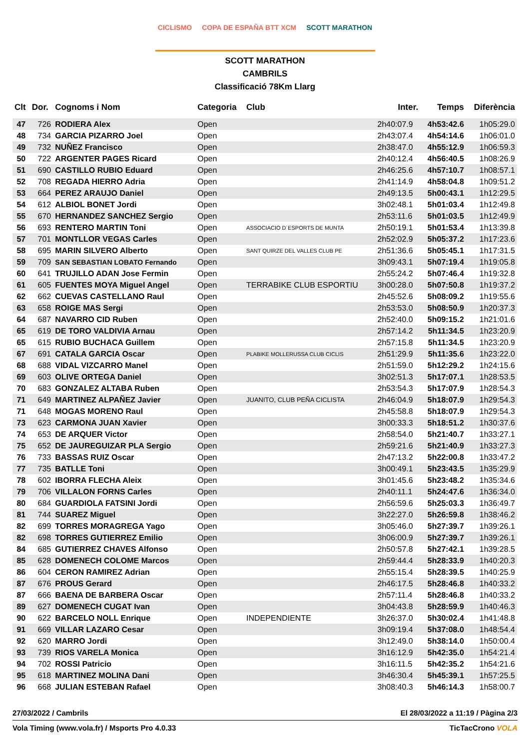CICLISMO COPA DE ESPAÑA BTT XCM SCOTT MARATHON
SCOTT MARATHON
CAMBRILS
Classificació 78Km Llarg
| Clt | Dor. | Cognoms i Nom | Categoria | Club | Inter. | Temps | Diferència |
| --- | --- | --- | --- | --- | --- | --- | --- |
| 47 | 726 | RODIERA Alex | Open | | 2h40:07.9 | 4h53:42.6 | 1h05:29.0 |
| 48 | 734 | GARCIA PIZARRO Joel | Open | | 2h43:07.4 | 4h54:14.6 | 1h06:01.0 |
| 49 | 732 | NUÑEZ Francisco | Open | | 2h38:47.0 | 4h55:12.9 | 1h06:59.3 |
| 50 | 722 | ARGENTER PAGES Ricard | Open | | 2h40:12.4 | 4h56:40.5 | 1h08:26.9 |
| 51 | 690 | CASTILLO RUBIO Eduard | Open | | 2h46:25.6 | 4h57:10.7 | 1h08:57.1 |
| 52 | 708 | REGADA HIERRO Adria | Open | | 2h41:14.9 | 4h58:04.8 | 1h09:51.2 |
| 53 | 664 | PEREZ ARAUJO Daniel | Open | | 2h49:13.5 | 5h00:43.1 | 1h12:29.5 |
| 54 | 612 | ALBIOL BONET Jordi | Open | | 3h02:48.1 | 5h01:03.4 | 1h12:49.8 |
| 55 | 670 | HERNANDEZ SANCHEZ Sergio | Open | | 2h53:11.6 | 5h01:03.5 | 1h12:49.9 |
| 56 | 693 | RENTERO MARTIN Toni | Open | ASSOCIACIO D´ESPORTS DE MUNTA | 2h50:19.1 | 5h01:53.4 | 1h13:39.8 |
| 57 | 701 | MONTLLOR VEGAS Carles | Open | | 2h52:02.9 | 5h05:37.2 | 1h17:23.6 |
| 58 | 695 | MARIN SILVERO Alberto | Open | SANT QUIRZE DEL VALLES CLUB PE | 2h51:36.6 | 5h05:45.1 | 1h17:31.5 |
| 59 | 709 | SAN SEBASTIAN LOBATO Fernando | Open | | 3h09:43.1 | 5h07:19.4 | 1h19:05.8 |
| 60 | 641 | TRUJILLO ADAN Jose Fermin | Open | | 2h55:24.2 | 5h07:46.4 | 1h19:32.8 |
| 61 | 605 | FUENTES MOYA Miguel Angel | Open | TERRABIKE CLUB ESPORTIU | 3h00:28.0 | 5h07:50.8 | 1h19:37.2 |
| 62 | 662 | CUEVAS CASTELLANO Raul | Open | | 2h45:52.6 | 5h08:09.2 | 1h19:55.6 |
| 63 | 658 | ROIGE MAS Sergi | Open | | 2h53:53.0 | 5h08:50.9 | 1h20:37.3 |
| 64 | 687 | NAVARRO CID Ruben | Open | | 2h52:40.0 | 5h09:15.2 | 1h21:01.6 |
| 65 | 619 | DE TORO VALDIVIA Arnau | Open | | 2h57:14.2 | 5h11:34.5 | 1h23:20.9 |
| 65 | 615 | RUBIO BUCHACA Guillem | Open | | 2h57:15.8 | 5h11:34.5 | 1h23:20.9 |
| 67 | 691 | CATALA GARCIA Oscar | Open | PLABIKE MOLLERUSSA CLUB CICLIS | 2h51:29.9 | 5h11:35.6 | 1h23:22.0 |
| 68 | 688 | VIDAL VIZCARRO Manel | Open | | 2h51:59.0 | 5h12:29.2 | 1h24:15.6 |
| 69 | 603 | OLIVE ORTEGA Daniel | Open | | 3h02:51.3 | 5h17:07.1 | 1h28:53.5 |
| 70 | 683 | GONZALEZ ALTABA Ruben | Open | | 2h53:54.3 | 5h17:07.9 | 1h28:54.3 |
| 71 | 649 | MARTINEZ ALPAÑEZ Javier | Open | JUANITO, CLUB PEÑA CICLISTA | 2h46:04.9 | 5h18:07.9 | 1h29:54.3 |
| 71 | 648 | MOGAS MORENO Raul | Open | | 2h45:58.8 | 5h18:07.9 | 1h29:54.3 |
| 73 | 623 | CARMONA JUAN Xavier | Open | | 3h00:33.3 | 5h18:51.2 | 1h30:37.6 |
| 74 | 653 | DE ARQUER Victor | Open | | 2h58:54.0 | 5h21:40.7 | 1h33:27.1 |
| 75 | 652 | DE JAUREGUIZAR PLA Sergio | Open | | 2h59:21.6 | 5h21:40.9 | 1h33:27.3 |
| 76 | 733 | BASSAS RUIZ Oscar | Open | | 2h47:13.2 | 5h22:00.8 | 1h33:47.2 |
| 77 | 735 | BATLLE Toni | Open | | 3h00:49.1 | 5h23:43.5 | 1h35:29.9 |
| 78 | 602 | IBORRA FLECHA Aleix | Open | | 3h01:45.6 | 5h23:48.2 | 1h35:34.6 |
| 79 | 706 | VILLALON FORNS Carles | Open | | 2h40:11.1 | 5h24:47.6 | 1h36:34.0 |
| 80 | 684 | GUARDIOLA FATSINI Jordi | Open | | 2h56:59.6 | 5h25:03.3 | 1h36:49.7 |
| 81 | 744 | SUAREZ Miguel | Open | | 3h22:27.0 | 5h26:59.8 | 1h38:46.2 |
| 82 | 699 | TORRES MORAGREGA Yago | Open | | 3h05:46.0 | 5h27:39.7 | 1h39:26.1 |
| 82 | 698 | TORRES GUTIERREZ Emilio | Open | | 3h06:00.9 | 5h27:39.7 | 1h39:26.1 |
| 84 | 685 | GUTIERREZ CHAVES Alfonso | Open | | 2h50:57.8 | 5h27:42.1 | 1h39:28.5 |
| 85 | 628 | DOMENECH COLOME Marcos | Open | | 2h59:44.4 | 5h28:33.9 | 1h40:20.3 |
| 86 | 604 | CERON RAMIREZ Adrian | Open | | 2h55:15.4 | 5h28:39.5 | 1h40:25.9 |
| 87 | 676 | PROUS Gerard | Open | | 2h46:17.5 | 5h28:46.8 | 1h40:33.2 |
| 87 | 666 | BAENA DE BARBERA Oscar | Open | | 2h57:11.4 | 5h28:46.8 | 1h40:33.2 |
| 89 | 627 | DOMENECH CUGAT Ivan | Open | | 3h04:43.8 | 5h28:59.9 | 1h40:46.3 |
| 90 | 622 | BARCELO NOLL Enrique | Open | INDEPENDIENTE | 3h26:37.0 | 5h30:02.4 | 1h41:48.8 |
| 91 | 669 | VILLAR LAZARO Cesar | Open | | 3h09:19.4 | 5h37:08.0 | 1h48:54.4 |
| 92 | 620 | MARRO Jordi | Open | | 3h12:49.0 | 5h38:14.0 | 1h50:00.4 |
| 93 | 739 | RIOS VARELA Monica | Open | | 3h16:12.9 | 5h42:35.0 | 1h54:21.4 |
| 94 | 702 | ROSSI Patricio | Open | | 3h16:11.5 | 5h42:35.2 | 1h54:21.6 |
| 95 | 618 | MARTINEZ MOLINA Dani | Open | | 3h46:30.4 | 5h45:39.1 | 1h57:25.5 |
| 96 | 668 | JULIAN ESTEBAN Rafael | Open | | 3h08:40.3 | 5h46:14.3 | 1h58:00.7 |
27/03/2022 / Cambrils El 28/03/2022 a 11:19 / Pàgina 2/3
Vola Timing (www.vola.fr) / Msports Pro 4.0.33 TicTacCrono VOLA